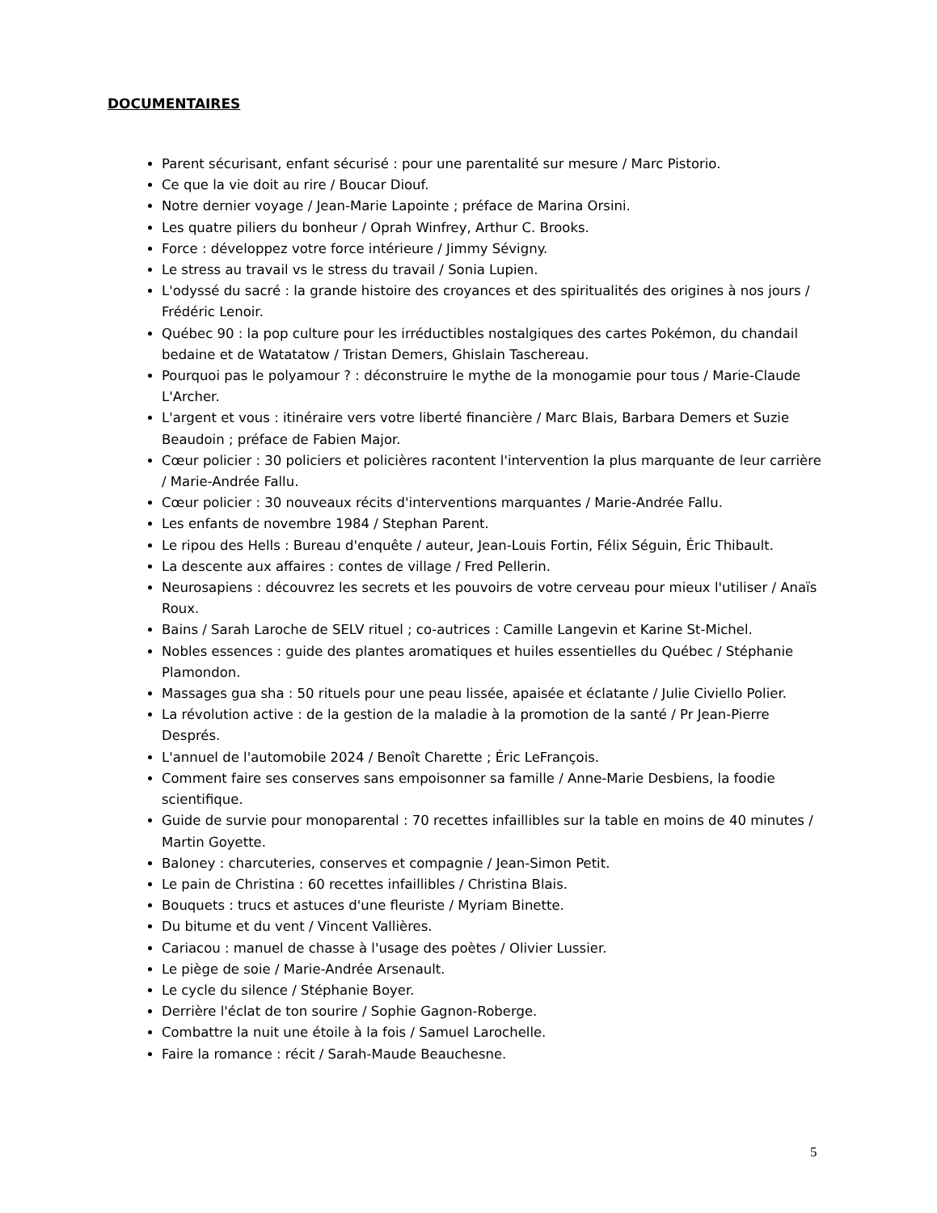DOCUMENTAIRES
Parent sécurisant, enfant sécurisé : pour une parentalité sur mesure / Marc Pistorio.
Ce que la vie doit au rire / Boucar Diouf.
Notre dernier voyage / Jean-Marie Lapointe ; préface de Marina Orsini.
Les quatre piliers du bonheur / Oprah Winfrey, Arthur C. Brooks.
Force : développez votre force intérieure / Jimmy Sévigny.
Le stress au travail vs le stress du travail / Sonia Lupien.
L'odyssé du sacré : la grande histoire des croyances et des spiritualités des origines à nos jours / Frédéric Lenoir.
Québec 90 : la pop culture pour les irréductibles nostalgiques des cartes Pokémon, du chandail bedaine et de Watatatow / Tristan Demers, Ghislain Taschereau.
Pourquoi pas le polyamour ? : déconstruire le mythe de la monogamie pour tous / Marie-Claude L'Archer.
L'argent et vous : itinéraire vers votre liberté financière / Marc Blais, Barbara Demers et Suzie Beaudoin ; préface de Fabien Major.
Cœur policier : 30 policiers et policières racontent l'intervention la plus marquante de leur carrière / Marie-Andrée Fallu.
Cœur policier : 30 nouveaux récits d'interventions marquantes / Marie-Andrée Fallu.
Les enfants de novembre 1984 / Stephan Parent.
Le ripou des Hells : Bureau d'enquête / auteur, Jean-Louis Fortin, Félix Séguin, Éric Thibault.
La descente aux affaires : contes de village / Fred Pellerin.
Neurosapiens : découvrez les secrets et les pouvoirs de votre cerveau pour mieux l'utiliser / Anaïs Roux.
Bains / Sarah Laroche de SELV rituel ; co-autrices : Camille Langevin et Karine St-Michel.
Nobles essences : guide des plantes aromatiques et huiles essentielles du Québec / Stéphanie Plamondon.
Massages gua sha : 50 rituels pour une peau lissée, apaisée et éclatante / Julie Civiello Polier.
La révolution active : de la gestion de la maladie à la promotion de la santé / Pr Jean-Pierre Després.
L'annuel de l'automobile 2024 / Benoît Charette ; Éric LeFrançois.
Comment faire ses conserves sans empoisonner sa famille / Anne-Marie Desbiens, la foodie scientifique.
Guide de survie pour monoparental : 70 recettes infaillibles sur la table en moins de 40 minutes / Martin Goyette.
Baloney : charcuteries, conserves et compagnie / Jean-Simon Petit.
Le pain de Christina : 60 recettes infaillibles / Christina Blais.
Bouquets : trucs et astuces d'une fleuriste / Myriam Binette.
Du bitume et du vent / Vincent Vallières.
Cariacou : manuel de chasse à l'usage des poètes / Olivier Lussier.
Le piège de soie / Marie-Andrée Arsenault.
Le cycle du silence / Stéphanie Boyer.
Derrière l'éclat de ton sourire / Sophie Gagnon-Roberge.
Combattre la nuit une étoile à la fois / Samuel Larochelle.
Faire la romance : récit / Sarah-Maude Beauchesne.
5